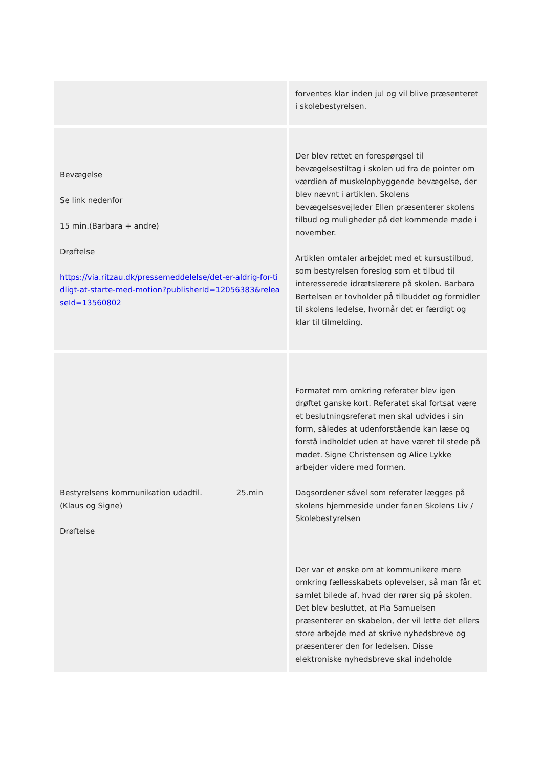| | forventes klar inden jul og vil blive præsenteret i skolebestyrelsen. |
| Bevægelse Se link nedenfor 15 min.(Barbara + andre) Drøftelse https://via.ritzau.dk/pressemeddelelse/det-er-aldrig-for-tidligt-at-starte-med-motion?publisherId=12056383&releaseId=13560802 | Der blev rettet en forespørgsel til bevægelsestiltag i skolen ud fra de pointer om værdien af muskelopbyggende bevægelse, der blev nævnt i artiklen. Skolens bevægelsesvejleder Ellen præsenterer skolens tilbud og muligheder på det kommende møde i november. Artiklen omtaler arbejdet med et kursustilbud, som bestyrelsen foreslog som et tilbud til interesserede idrætslærere på skolen. Barbara Bertelsen er tovholder på tilbuddet og formidler til skolens ledelse, hvornår det er færdigt og klar til tilmelding. |
| Bestyrelsens kommunikation udadtil. 25.min (Klaus og Signe) Drøftelse | Formatet mm omkring referater blev igen drøftet ganske kort. Referatet skal fortsat være et beslutningsreferat men skal udvides i sin form, således at udenforstående kan læse og forstå indholdet uden at have været til stede på mødet. Signe Christensen og Alice Lykke arbejder videre med formen. Dagsordener såvel som referater lægges på skolens hjemmeside under fanen Skolens Liv / Skolebestyrelsen Der var et ønske om at kommunikere mere omkring fællesskabets oplevelser, så man får et samlet bilede af, hvad der rører sig på skolen. Det blev besluttet, at Pia Samuelsen præsenterer en skabelon, der vil lette det ellers store arbejde med at skrive nyhedsbreve og præsenterer den for ledelsen. Disse elektroniske nyhedsbreve skal indeholde |